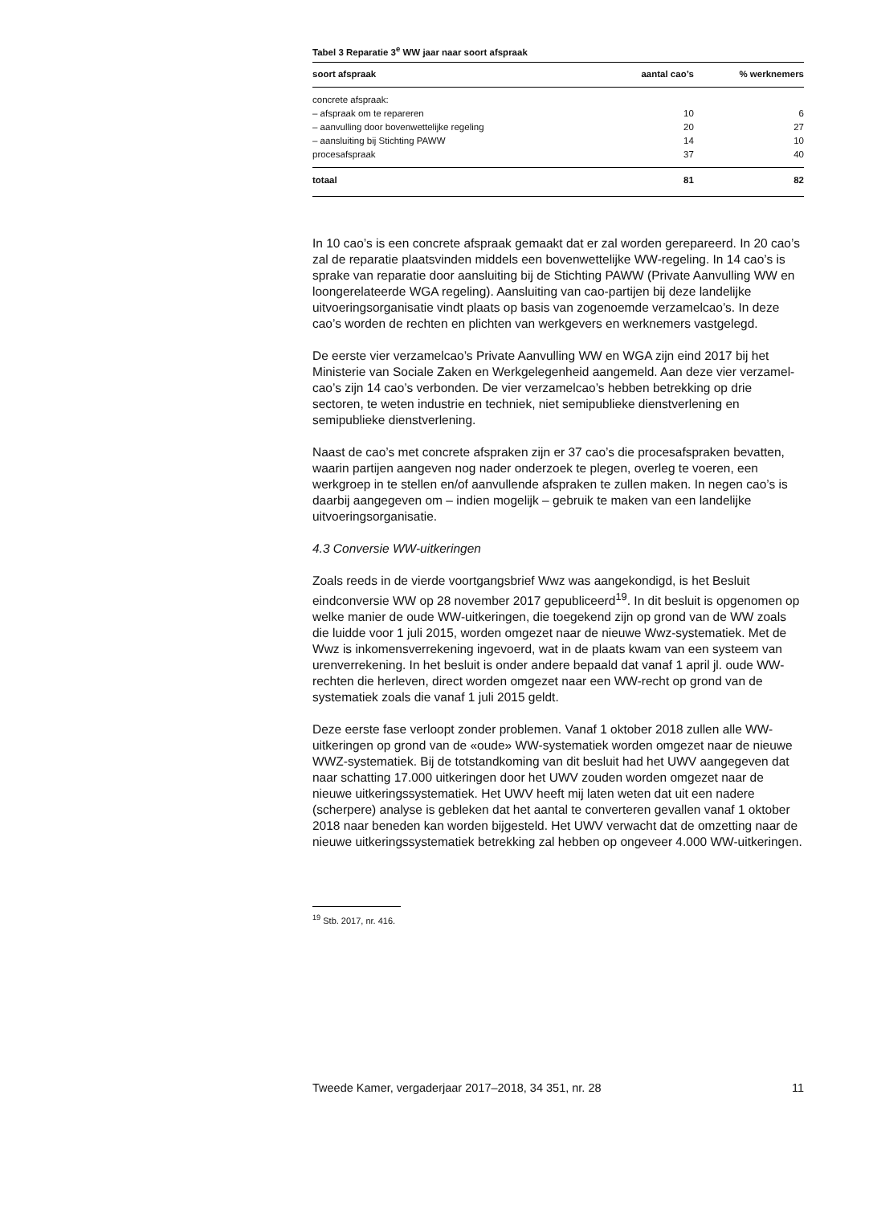Tabel 3 Reparatie 3<sup>e</sup> WW jaar naar soort afspraak
| soort afspraak | aantal cao’s | % werknemers |
| --- | --- | --- |
| concrete afspraak: | | |
| – afspraak om te repareren | 10 | 6 |
| – aanvulling door bovenwettelijke regeling | 20 | 27 |
| – aansluiting bij Stichting PAWW | 14 | 10 |
| procesafspraak | 37 | 40 |
| totaal | 81 | 82 |
In 10 cao’s is een concrete afspraak gemaakt dat er zal worden gerepareerd. In 20 cao’s zal de reparatie plaatsvinden middels een bovenwettelijke WW-regeling. In 14 cao’s is sprake van reparatie door aansluiting bij de Stichting PAWW (Private Aanvulling WW en loongerelateerde WGA regeling). Aansluiting van cao-partijen bij deze landelijke uitvoeringsorganisatie vindt plaats op basis van zogenoemde verzamelcao’s. In deze cao’s worden de rechten en plichten van werkgevers en werknemers vastgelegd.
De eerste vier verzamelcao’s Private Aanvulling WW en WGA zijn eind 2017 bij het Ministerie van Sociale Zaken en Werkgelegenheid aangemeld. Aan deze vier verzamel-cao’s zijn 14 cao’s verbonden. De vier verzamelcao’s hebben betrekking op drie sectoren, te weten industrie en techniek, niet semipublieke dienstverlening en semipublieke dienstverlening.
Naast de cao’s met concrete afspraken zijn er 37 cao’s die procesafspraken bevatten, waarin partijen aangeven nog nader onderzoek te plegen, overleg te voeren, een werkgroep in te stellen en/of aanvullende afspraken te zullen maken. In negen cao’s is daarbij aangegeven om – indien mogelijk – gebruik te maken van een landelijke uitvoeringsorganisatie.
4.3 Conversie WW-uitkeringen
Zoals reeds in de vierde voortgangsbrief Wwz was aangekondigd, is het Besluit eindconversie WW op 28 november 2017 gepubliceerd<sup>19</sup>. In dit besluit is opgenomen op welke manier de oude WW-uitkeringen, die toegekend zijn op grond van de WW zoals die luidde voor 1 juli 2015, worden omgezet naar de nieuwe Wwz-systematiek. Met de Wwz is inkomensverrekening ingevoerd, wat in de plaats kwam van een systeem van urenverrekening. In het besluit is onder andere bepaald dat vanaf 1 april jl. oude WW-rechten die herleven, direct worden omgezet naar een WW-recht op grond van de systematiek zoals die vanaf 1 juli 2015 geldt.
Deze eerste fase verloopt zonder problemen. Vanaf 1 oktober 2018 zullen alle WW-uitkeringen op grond van de «oude» WW-systematiek worden omgezet naar de nieuwe WWZ-systematiek. Bij de totstandkoming van dit besluit had het UWV aangegeven dat naar schatting 17.000 uitkeringen door het UWV zouden worden omgezet naar de nieuwe uitkeringssystematiek. Het UWV heeft mij laten weten dat uit een nadere (scherpere) analyse is gebleken dat het aantal te converteren gevallen vanaf 1 oktober 2018 naar beneden kan worden bijgesteld. Het UWV verwacht dat de omzetting naar de nieuwe uitkeringssystematiek betrekking zal hebben op ongeveer 4.000 WW-uitkeringen.
<sup>19</sup> Stb. 2017, nr. 416.
Tweede Kamer, vergaderjaar 2017–2018, 34 351, nr. 28 11